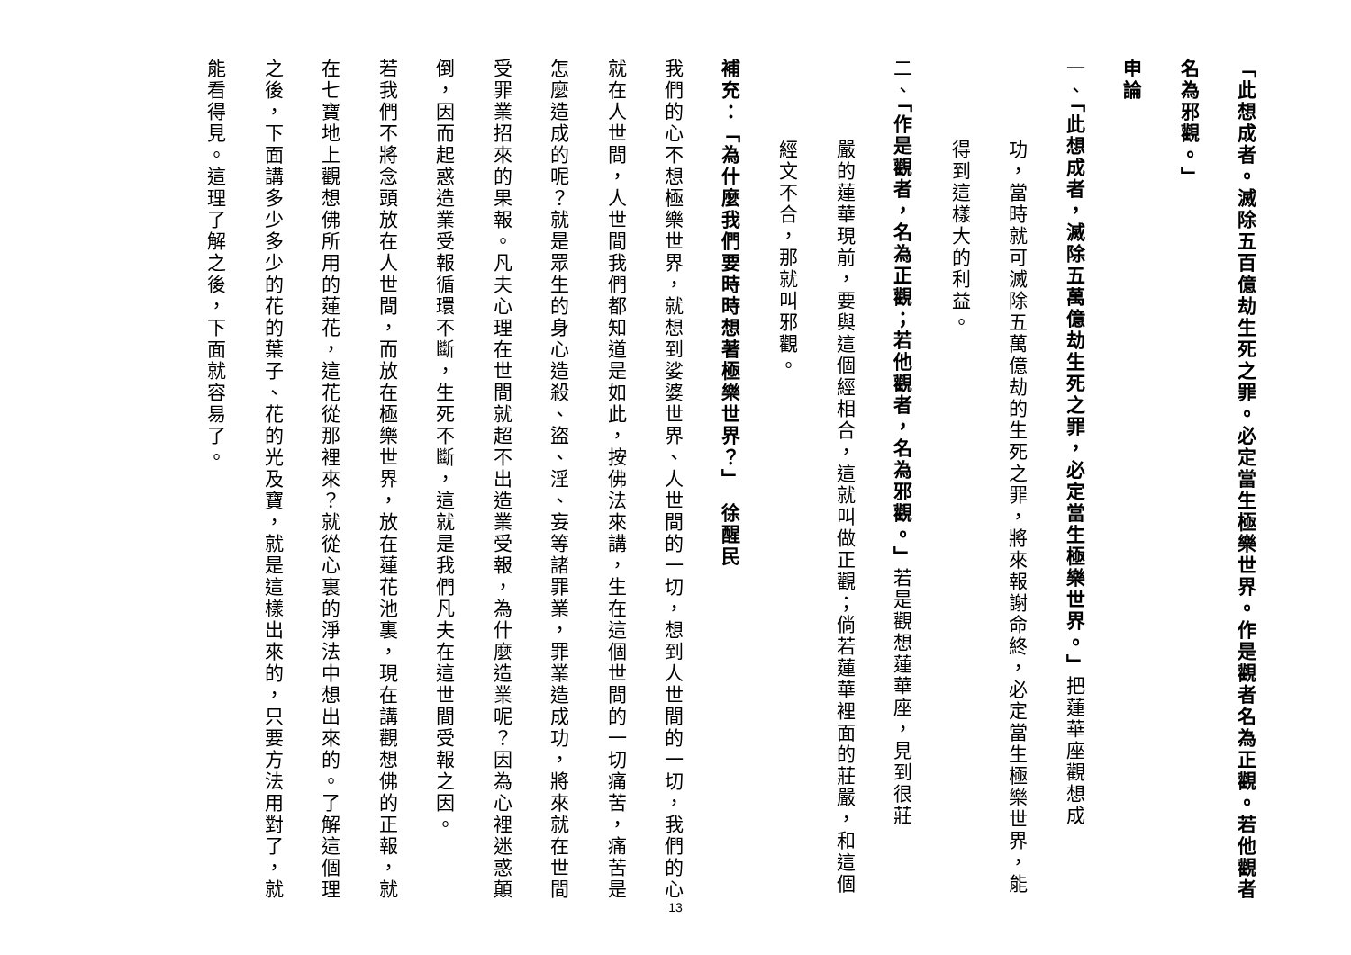「此想成者。滅除五百億劫生死之罪。必定當生極樂世界。作是觀者名為正觀。若他觀者名為邪觀。」
申論
一、「此想成者，滅除五萬億劫生死之罪，必定當生極樂世界。」把蓮華座觀想成
功，當時就可滅除五萬億劫的生死之罪，將來報謝命終，必定當生極樂世界，能得到這樣大的利益。
二、「作是觀者，名為正觀；若他觀者，名為邪觀。」若是觀想蓮華座，見到很莊
嚴的蓮華現前，要與這個經相合，這就叫做正觀；倘若蓮華裡面的莊嚴，和這個經文不合，那就叫邪觀。
補充：「為什麼我們要時時想著極樂世界？」　徐醒民
我們的心不想極樂世界，就想到娑婆世界、人世間的一切，想到人世間的一切，我們的心就在人世間，人世間我們都知道是如此，按佛法來講，生在這個世間的一切痛苦，痛苦是怎麼造成的呢？就是眾生的身心造殺、盜、淫、妄等諸罪業，罪業造成功，將來就在世間受罪業招來的果報。凡夫心理在世間就超不出造業受報，為什麼造業呢？因為心裡迷惑顛倒，因而起惑造業受報循環不斷，生死不斷，這就是我們凡夫在這世間受報之因。
若我們不將念頭放在人世間，而放在極樂世界，放在蓮花池裏，現在講觀想佛的正報，就在七寶地上觀想佛所用的蓮花，這花從那裡來？就從心裏的淨法中想出來的。了解這個理之後，下面講多少多少的花的葉子、花的光及寶，就是這樣出來的，只要方法用對了，就能看得見。這理了解之後，下面就容易了。
13